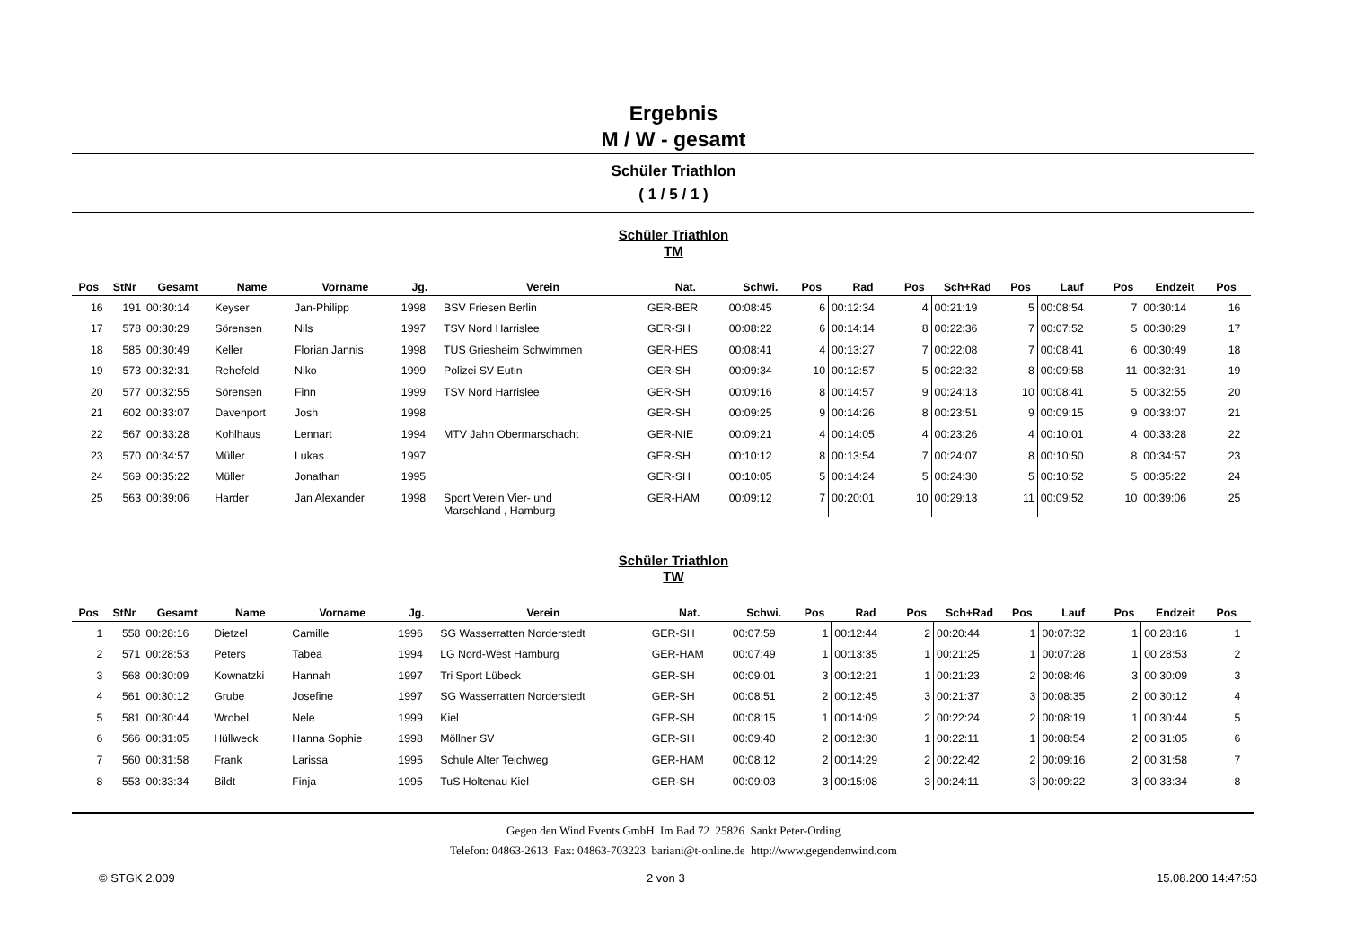Ergebnis
M / W - gesamt
Schüler Triathlon
( 1 / 5 / 1 )
Schüler Triathlon
TM
| Pos | StNr | Gesamt | Name | Vorname | Jg. | Verein | Nat. | Schwi. | Pos | Rad | Pos | Sch+Rad | Pos | Lauf | Pos | Endzeit | Pos | |
| --- | --- | --- | --- | --- | --- | --- | --- | --- | --- | --- | --- | --- | --- | --- | --- | --- | --- | --- |
| 16 | 191 | 00:30:14 | Keyser | Jan-Philipp | 1998 | BSV Friesen Berlin | GER-BER | 00:08:45 | 6 | 00:12:34 | 4 | 00:21:19 | 5 | 00:08:54 | 7 | 00:30:14 | 16 | |
| 17 | 578 | 00:30:29 | Sörensen | Nils | 1997 | TSV Nord Harrislee | GER-SH | 00:08:22 | 6 | 00:14:14 | 8 | 00:22:36 | 7 | 00:07:52 | 5 | 00:30:29 | 17 | |
| 18 | 585 | 00:30:49 | Keller | Florian Jannis | 1998 | TUS Griesheim Schwimmen | GER-HES | 00:08:41 | 4 | 00:13:27 | 7 | 00:22:08 | 7 | 00:08:41 | 6 | 00:30:49 | 18 | |
| 19 | 573 | 00:32:31 | Rehefeld | Niko | 1999 | Polizei SV Eutin | GER-SH | 00:09:34 | 10 | 00:12:57 | 5 | 00:22:32 | 8 | 00:09:58 | 11 | 00:32:31 | 19 | |
| 20 | 577 | 00:32:55 | Sörensen | Finn | 1999 | TSV Nord Harrislee | GER-SH | 00:09:16 | 8 | 00:14:57 | 9 | 00:24:13 | 10 | 00:08:41 | 5 | 00:32:55 | 20 | |
| 21 | 602 | 00:33:07 | Davenport | Josh | 1998 | | GER-SH | 00:09:25 | 9 | 00:14:26 | 8 | 00:23:51 | 9 | 00:09:15 | 9 | 00:33:07 | 21 | |
| 22 | 567 | 00:33:28 | Kohlhaus | Lennart | 1994 | MTV Jahn Obermarschacht | GER-NIE | 00:09:21 | 4 | 00:14:05 | 4 | 00:23:26 | 4 | 00:10:01 | 4 | 00:33:28 | 22 | |
| 23 | 570 | 00:34:57 | Müller | Lukas | 1997 | | GER-SH | 00:10:12 | 8 | 00:13:54 | 7 | 00:24:07 | 8 | 00:10:50 | 8 | 00:34:57 | 23 | |
| 24 | 569 | 00:35:22 | Müller | Jonathan | 1995 | | GER-SH | 00:10:05 | 5 | 00:14:24 | 5 | 00:24:30 | 5 | 00:10:52 | 5 | 00:35:22 | 24 | |
| 25 | 563 | 00:39:06 | Harder | Jan Alexander | 1998 | Sport Verein Vier- und Marschland , Hamburg | GER-HAM | 00:09:12 | 7 | 00:20:01 | 10 | 00:29:13 | 11 | 00:09:52 | 10 | 00:39:06 | 25 | |
Schüler Triathlon
TW
| Pos | StNr | Gesamt | Name | Vorname | Jg. | Verein | Nat. | Schwi. | Pos | Rad | Pos | Sch+Rad | Pos | Lauf | Pos | Endzeit | Pos | |
| --- | --- | --- | --- | --- | --- | --- | --- | --- | --- | --- | --- | --- | --- | --- | --- | --- | --- | --- |
| 1 | 558 | 00:28:16 | Dietzel | Camille | 1996 | SG Wasserratten Norderstedt | GER-SH | 00:07:59 | 1 | 00:12:44 | 2 | 00:20:44 | 1 | 00:07:32 | 1 | 00:28:16 | 1 | |
| 2 | 571 | 00:28:53 | Peters | Tabea | 1994 | LG Nord-West Hamburg | GER-HAM | 00:07:49 | 1 | 00:13:35 | 1 | 00:21:25 | 1 | 00:07:28 | 1 | 00:28:53 | 2 | |
| 3 | 568 | 00:30:09 | Kownatzki | Hannah | 1997 | Tri Sport Lübeck | GER-SH | 00:09:01 | 3 | 00:12:21 | 1 | 00:21:23 | 2 | 00:08:46 | 3 | 00:30:09 | 3 | |
| 4 | 561 | 00:30:12 | Grube | Josefine | 1997 | SG Wasserratten Norderstedt | GER-SH | 00:08:51 | 2 | 00:12:45 | 3 | 00:21:37 | 3 | 00:08:35 | 2 | 00:30:12 | 4 | |
| 5 | 581 | 00:30:44 | Wrobel | Nele | 1999 | Kiel | GER-SH | 00:08:15 | 1 | 00:14:09 | 2 | 00:22:24 | 2 | 00:08:19 | 1 | 00:30:44 | 5 | |
| 6 | 566 | 00:31:05 | Hüllweck | Hanna Sophie | 1998 | Möllner SV | GER-SH | 00:09:40 | 2 | 00:12:30 | 1 | 00:22:11 | 1 | 00:08:54 | 2 | 00:31:05 | 6 | |
| 7 | 560 | 00:31:58 | Frank | Larissa | 1995 | Schule Alter Teichweg | GER-HAM | 00:08:12 | 2 | 00:14:29 | 2 | 00:22:42 | 2 | 00:09:16 | 2 | 00:31:58 | 7 | |
| 8 | 553 | 00:33:34 | Bildt | Finja | 1995 | TuS Holtenau Kiel | GER-SH | 00:09:03 | 3 | 00:15:08 | 3 | 00:24:11 | 3 | 00:09:22 | 3 | 00:33:34 | 8 | |
Gegen den Wind Events GmbH Im Bad 72 25826 Sankt Peter-Ording
Telefon: 04863-2613 Fax: 04863-703223 bariani@t-online.de http://www.gegendenwind.com
© STGK 2.009 2 von 3 15.08.200 14:47:53